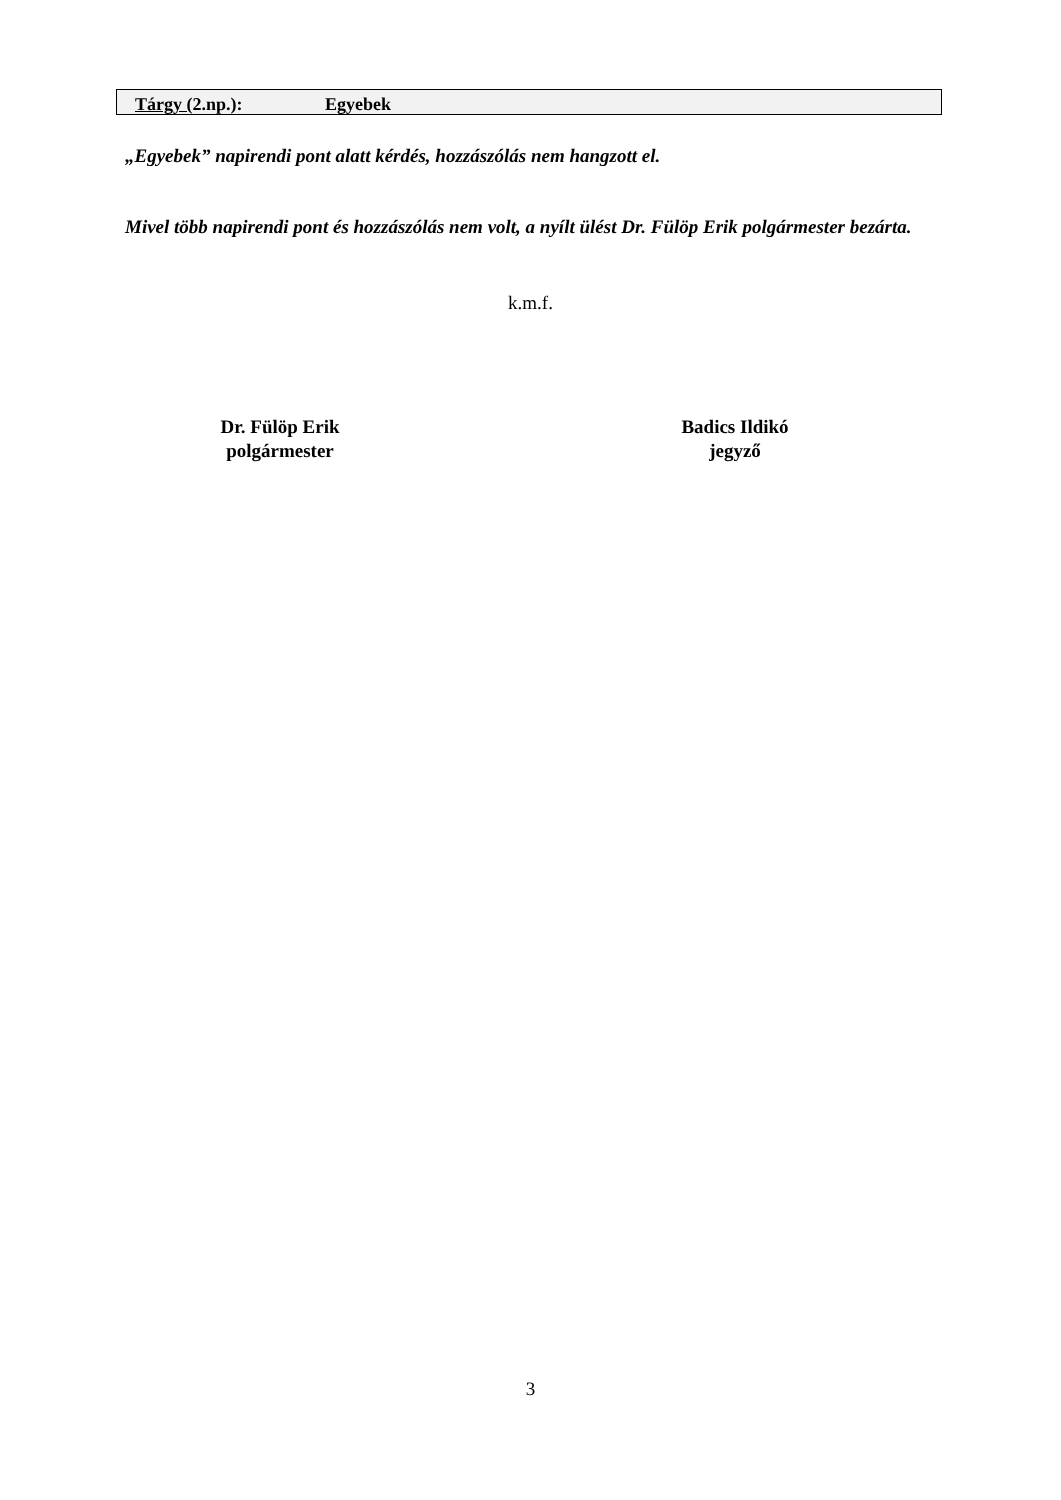Tárgy (2.np.): Egyebek
„Egyebek” napirendi pont alatt kérdés, hozzászólás nem hangzott el.
Mivel több napirendi pont és hozzászólás nem volt, a nyílt ülést Dr. Fülöp Erik polgármester bezárta.
k.m.f.
Dr. Fülöp Erik
polgármester
Badics Ildikó
jegyző
3